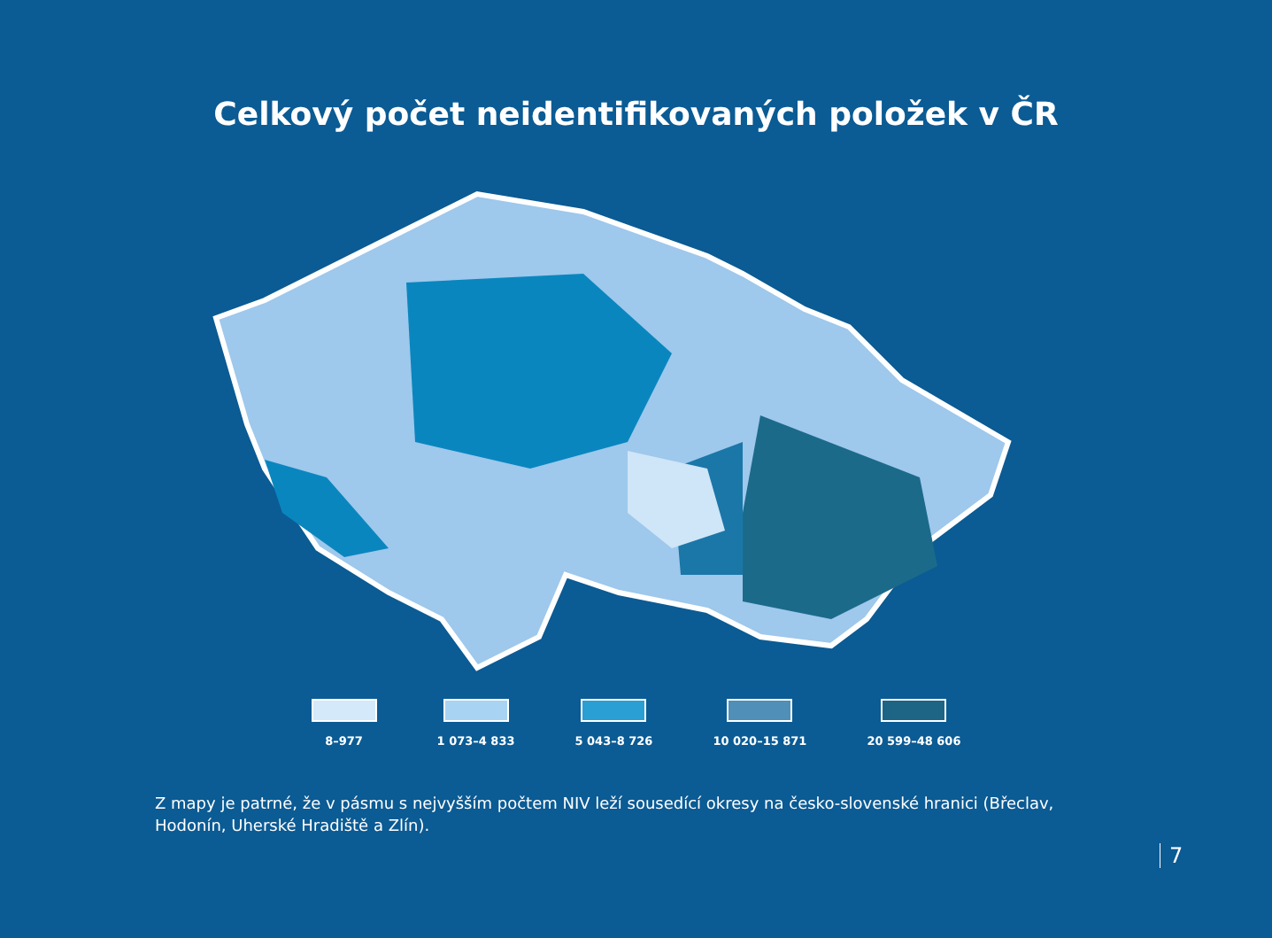Celkový počet neidentifikovaných položek v ČR
8–977 1 073–4 833 5 043–8 726 10 020–15 871 20 599–48 606
Z mapy je patrné, že v pásmu s nejvyšším počtem NIV leží sousedící okresy na česko-slovenské hranici (Břeclav, Hodonín, Uherské Hradiště a Zlín).
7